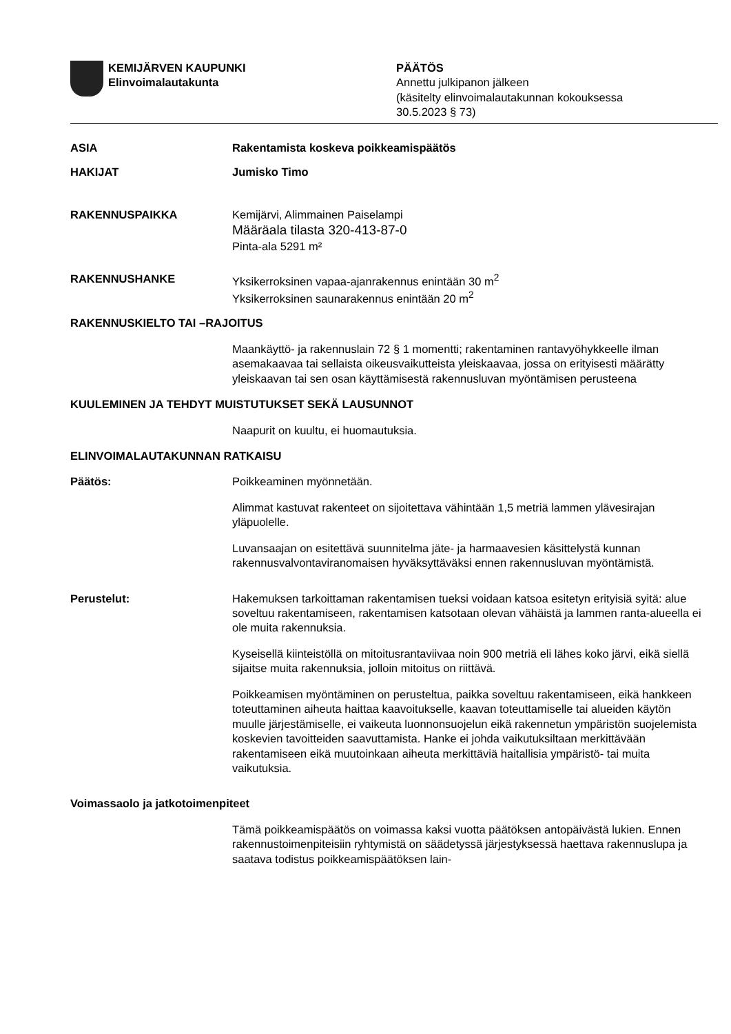KEMIJÄRVEN KAUPUNKI
Elinvoimalautakunta
PÄÄTÖS
Annettu julkipanon jälkeen
(käsitelty elinvoimalautakunnan kokouksessa
30.5.2023 § 73)
ASIA Rakentamista koskeva poikkeamispäätös
HAKIJAT Jumisko Timo
RAKENNUSPAIKKA Kemijärvi, Alimmainen Paiselampi
Määräala tilasta 320-413-87-0
Pinta-ala 5291 m²
RAKENNUSHANKE Yksikerroksinen vapaa-ajanrakennus enintään 30 m<sup>2</sup>
Yksikerroksinen saunarakennus enintään 20 m<sup>2</sup>
RAKENNUSKIELTO TAI –RAJOITUS
Maankäyttö- ja rakennuslain 72 § 1 momentti; rakentaminen rantavyöhykkeelle ilman asemakaavaa tai sellaista oikeusvaikutteista yleiskaavaa, jossa on erityisesti määrätty yleiskaavan tai sen osan käyttämisestä rakennusluvan myöntämisen perusteena
KUULEMINEN JA TEHDYT MUISTUTUKSET SEKÄ LAUSUNNOT
Naapurit on kuultu, ei huomautuksia.
ELINVOIMALAUTAKUNNAN RATKAISU
Päätös: Poikkeaminen myönnetään.
Alimmat kastuvat rakenteet on sijoitettava vähintään 1,5 metriä lammen ylävesirajan yläpuolelle.
Luvansaajan on esitettävä suunnitelma jäte- ja harmaavesien käsittelystä kunnan rakennusvalvontaviranomaisen hyväksyttäväksi ennen rakennusluvan myöntämistä.
Perustelut: Hakemuksen tarkoittaman rakentamisen tueksi voidaan katsoa esitetyn erityisiä syitä: alue soveltuu rakentamiseen, rakentamisen katsotaan olevan vähäistä ja lammen ranta-alueella ei ole muita rakennuksia.
Kyseisellä kiinteistöllä on mitoitusrantaviivaa noin 900 metriä eli lähes koko järvi, eikä siellä sijaitse muita rakennuksia, jolloin mitoitus on riittävä.
Poikkeamisen myöntäminen on perusteltua, paikka soveltuu rakentamiseen, eikä hankkeen toteuttaminen aiheuta haittaa kaavoitukselle, kaavan toteuttamiselle tai alueiden käytön muulle järjestämiselle, ei vaikeuta luonnonsuojelun eikä rakennetun ympäristön suojelemista koskevien tavoitteiden saavuttamista. Hanke ei johda vaikutuksiltaan merkittävään rakentamiseen eikä muutoinkaan aiheuta merkittäviä haitallisia ympäristö- tai muita vaikutuksia.
Voimassaolo ja jatkotoimenpiteet
Tämä poikkeamispäätös on voimassa kaksi vuotta päätöksen antopäivästä lukien. Ennen rakennustoimenpiteisiin ryhtymistä on säädetyssä järjestyk­sessä haettava rakennuslupa ja saatava todistus poikkeamispäätöksen lain-